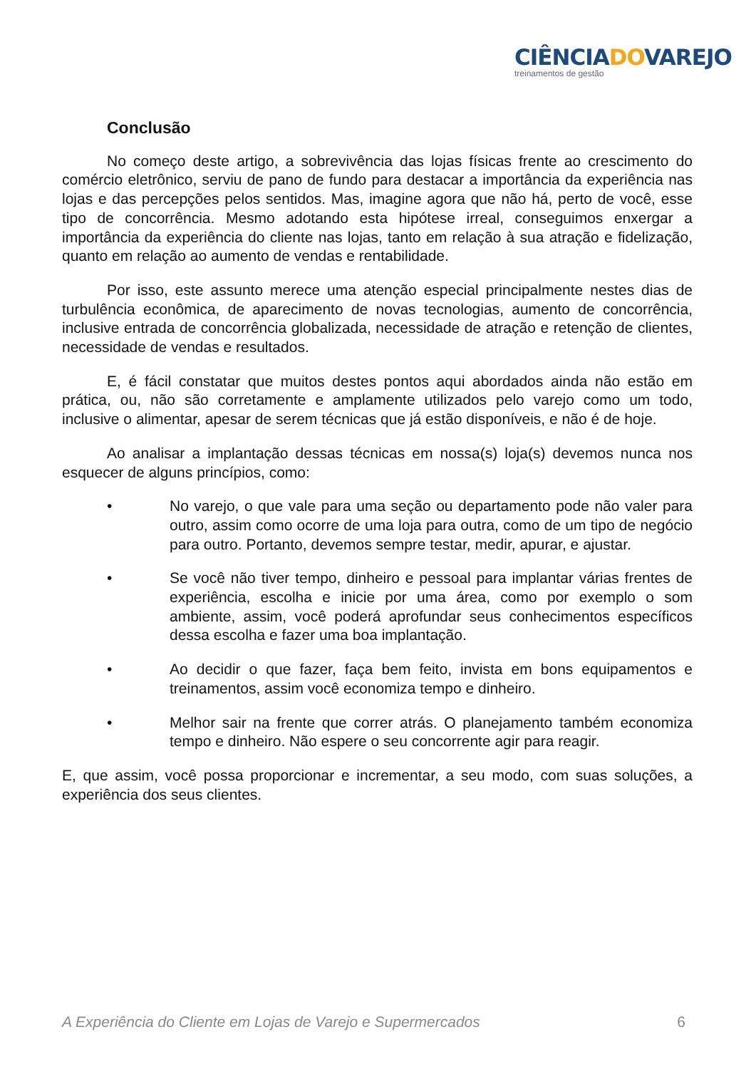CIÊNCIADOVAREJO
treinamentos de gestão
Conclusão
No começo deste artigo, a sobrevivência das lojas físicas frente ao crescimento do comércio eletrônico, serviu de pano de fundo para destacar a importância da experiência nas lojas e das percepções pelos sentidos. Mas, imagine agora que não há, perto de você, esse tipo de concorrência. Mesmo adotando esta hipótese irreal, conseguimos enxergar a importância da experiência do cliente nas lojas, tanto em relação à sua atração e fidelização, quanto em relação ao aumento de vendas e rentabilidade.
Por isso, este assunto merece uma atenção especial principalmente nestes dias de turbulência econômica, de aparecimento de novas tecnologias, aumento de concorrência, inclusive entrada de concorrência globalizada, necessidade de atração e retenção de clientes, necessidade de vendas e resultados.
E, é fácil constatar que muitos destes pontos aqui abordados ainda não estão em prática, ou, não são corretamente e amplamente utilizados pelo varejo como um todo, inclusive o alimentar, apesar de serem técnicas que já estão disponíveis, e não é de hoje.
Ao analisar a implantação dessas técnicas em nossa(s) loja(s) devemos nunca nos esquecer de alguns princípios, como:
• No varejo, o que vale para uma seção ou departamento pode não valer para outro, assim como ocorre de uma loja para outra, como de um tipo de negócio para outro. Portanto, devemos sempre testar, medir, apurar, e ajustar.
• Se você não tiver tempo, dinheiro e pessoal para implantar várias frentes de experiência, escolha e inicie por uma área, como por exemplo o som ambiente, assim, você poderá aprofundar seus conhecimentos específicos dessa escolha e fazer uma boa implantação.
• Ao decidir o que fazer, faça bem feito, invista em bons equipamentos e treinamentos, assim você economiza tempo e dinheiro.
• Melhor sair na frente que correr atrás. O planejamento também economiza tempo e dinheiro. Não espere o seu concorrente agir para reagir.
E, que assim, você possa proporcionar e incrementar, a seu modo, com suas soluções, a experiência dos seus clientes.
A Experiência do Cliente em Lojas de Varejo e Supermercados 6